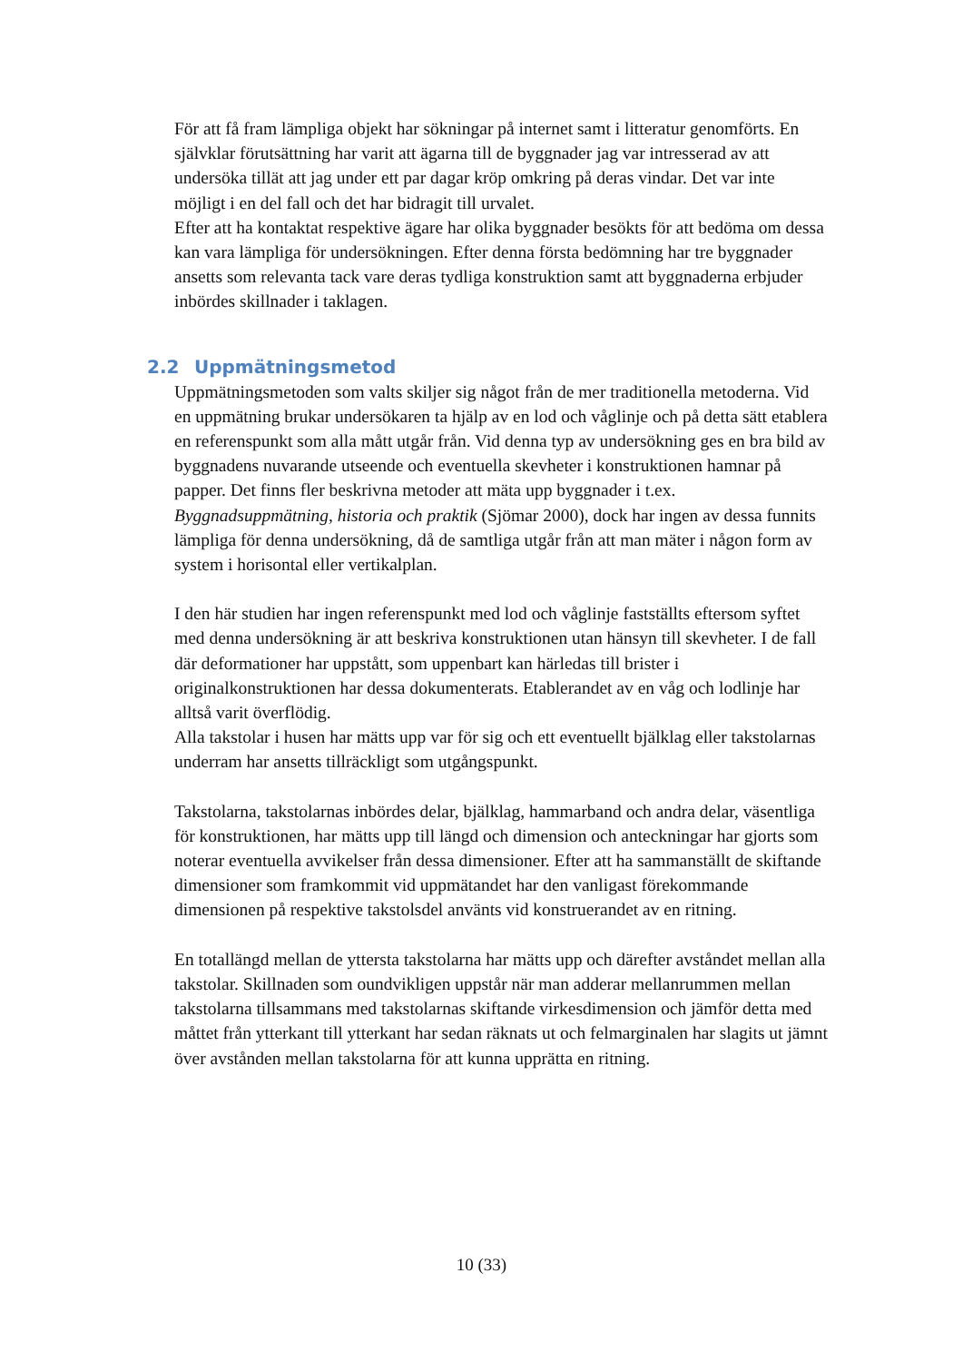För att få fram lämpliga objekt har sökningar på internet samt i litteratur genomförts. En självklar förutsättning har varit att ägarna till de byggnader jag var intresserad av att undersöka tillät att jag under ett par dagar kröp omkring på deras vindar. Det var inte möjligt i en del fall och det har bidragit till urvalet.
Efter att ha kontaktat respektive ägare har olika byggnader besökts för att bedöma om dessa kan vara lämpliga för undersökningen. Efter denna första bedömning har tre byggnader ansetts som relevanta tack vare deras tydliga konstruktion samt att byggnaderna erbjuder inbördes skillnader i taklagen.
2.2 Uppmätningsmetod
Uppmätningsmetoden som valts skiljer sig något från de mer traditionella metoderna. Vid en uppmätning brukar undersökaren ta hjälp av en lod och våglinje och på detta sätt etablera en referenspunkt som alla mått utgår från. Vid denna typ av undersökning ges en bra bild av byggnadens nuvarande utseende och eventuella skevheter i konstruktionen hamnar på papper. Det finns fler beskrivna metoder att mäta upp byggnader i t.ex. Byggnadsuppmätning, historia och praktik (Sjömar 2000), dock har ingen av dessa funnits lämpliga för denna undersökning, då de samtliga utgår från att man mäter i någon form av system i horisontal eller vertikalplan.
I den här studien har ingen referenspunkt med lod och våglinje fastställts eftersom syftet med denna undersökning är att beskriva konstruktionen utan hänsyn till skevheter. I de fall där deformationer har uppstått, som uppenbart kan härledas till brister i originalkonstruktionen har dessa dokumenterats. Etablerandet av en våg och lodlinje har alltså varit överflödig.
Alla takstolar i husen har mätts upp var för sig och ett eventuellt bjälklag eller takstolarnas underram har ansetts tillräckligt som utgångspunkt.
Takstolarna, takstolarnas inbördes delar, bjälklag, hammarband och andra delar, väsentliga för konstruktionen, har mätts upp till längd och dimension och anteckningar har gjorts som noterar eventuella avvikelser från dessa dimensioner. Efter att ha sammanställt de skiftande dimensioner som framkommit vid uppmätandet har den vanligast förekommande dimensionen på respektive takstolsdel använts vid konstruerandet av en ritning.
En totallängd mellan de yttersta takstolarna har mätts upp och därefter avståndet mellan alla takstolar. Skillnaden som oundvikligen uppstår när man adderar mellanrummen mellan takstolarna tillsammans med takstolarnas skiftande virkesdimension och jämför detta med måttet från ytterkant till ytterkant har sedan räknats ut och felmarginalen har slagits ut jämnt över avstånden mellan takstolarna för att kunna upprätta en ritning.
10 (33)